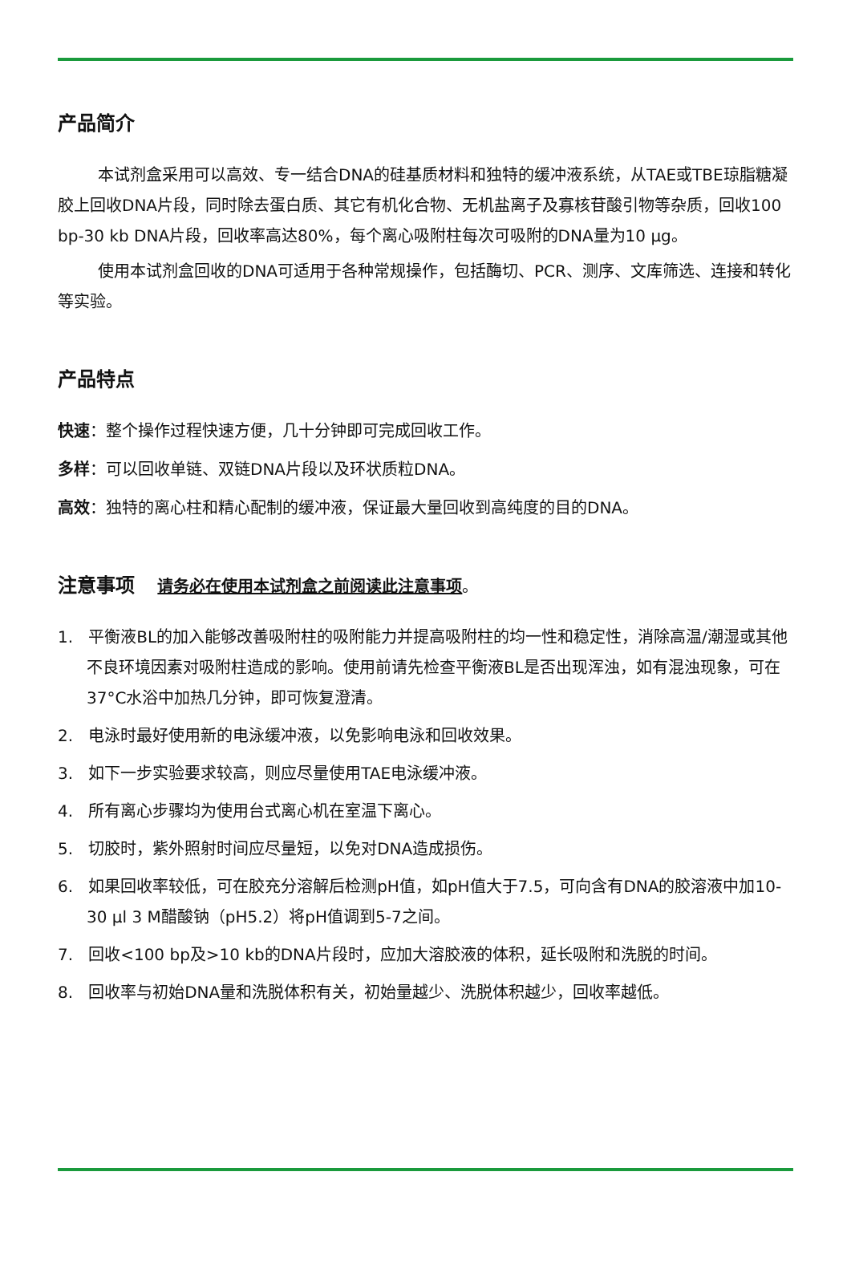产品简介
本试剂盒采用可以高效、专一结合DNA的硅基质材料和独特的缓冲液系统，从TAE或TBE琼脂糖凝胶上回收DNA片段，同时除去蛋白质、其它有机化合物、无机盐离子及寡核苷酸引物等杂质，回收100 bp-30 kb DNA片段，回收率高达80%，每个离心吸附柱每次可吸附的DNA量为10 μg。
使用本试剂盒回收的DNA可适用于各种常规操作，包括酶切、PCR、测序、文库筛选、连接和转化等实验。
产品特点
快速：整个操作过程快速方便，几十分钟即可完成回收工作。
多样：可以回收单链、双链DNA片段以及环状质粒DNA。
高效：独特的离心柱和精心配制的缓冲液，保证最大量回收到高纯度的目的DNA。
注意事项 请务必在使用本试剂盒之前阅读此注意事项。
1. 平衡液BL的加入能够改善吸附柱的吸附能力并提高吸附柱的均一性和稳定性，消除高温/潮湿或其他不良环境因素对吸附柱造成的影响。使用前请先检查平衡液BL是否出现浑浊，如有混浊现象，可在37°C水浴中加热几分钟，即可恢复澄清。
2. 电泳时最好使用新的电泳缓冲液，以免影响电泳和回收效果。
3. 如下一步实验要求较高，则应尽量使用TAE电泳缓冲液。
4. 所有离心步骤均为使用台式离心机在室温下离心。
5. 切胶时，紫外照射时间应尽量短，以免对DNA造成损伤。
6. 如果回收率较低，可在胶充分溶解后检测pH值，如pH值大于7.5，可向含有DNA的胶溶液中加10-30 μl 3 M醋酸钠（pH5.2）将pH值调到5-7之间。
7. 回收<100 bp及>10 kb的DNA片段时，应加大溶胶液的体积，延长吸附和洗脱的时间。
8. 回收率与初始DNA量和洗脱体积有关，初始量越少、洗脱体积越少，回收率越低。